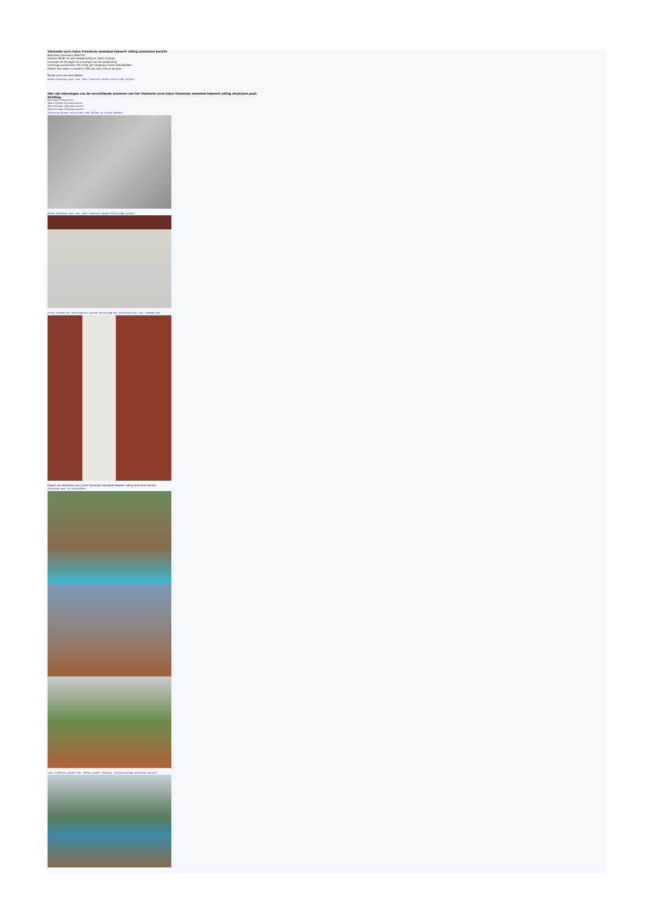Vierkante vorm halve frameloze zwembad hekwerk railing aluminium bericht
Materiaal: aluminium 6063 T5;
Surface: Molen en met poedercoating in zwart of zilver;
Levertijd: 30-45 dagen na ontvangst van de aanbetaling;
Leveringsvoorwaarden: Per schip, per vliegtuig of door uitdrukkelijke;
Pakket; Een ieder is verpakt in EPE zak, dan case en de doos
Ronde vorm ook beschikbaar
Ronde aluminium post voor semi-frameloze glazen balustrade project
Hier zijn tekeningen van de verschillende manieren van het Vierkante vorm halve frameloze zwembad hekwerk railing aluminium post:
Richting:
Een manier einde bericht;
Twee richtingen 90 graden bericht;
Twee richtingen 180 graden bericht;
Twee richtingen 135 graden bericht;
aluminium glazen balustrade voor balkon en terras hekwerk
Ronde aluminium post voor semi-frameloze glazen balustrade project
china leverancier semiframeless glazen balustrade met aluminium post voor zwembad hek
Project van Vierkante vorm halve frameloze zwembad hekwerk railing aluminium bericht
aluminium post en hulpstukken
semi-frameloze glazen hek, balkon glazen leuning, leuning montage aluminium bericht